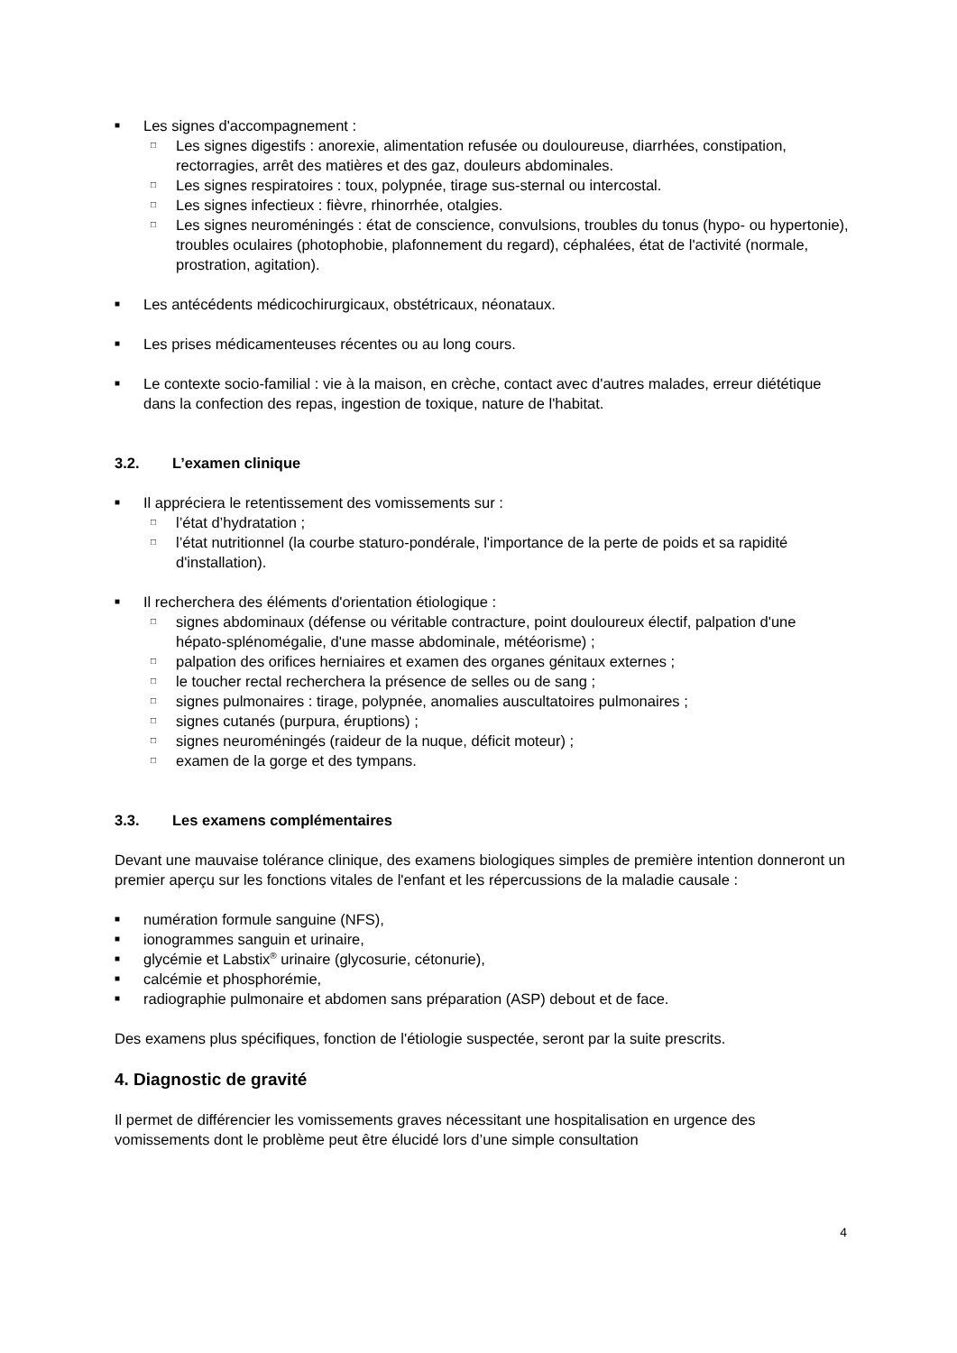■ Les signes d'accompagnement :
□ Les signes digestifs : anorexie, alimentation refusée ou douloureuse, diarrhées, constipation, rectorragies, arrêt des matières et des gaz, douleurs abdominales.
□ Les signes respiratoires : toux, polypnée, tirage sus-sternal ou intercostal.
□ Les signes infectieux : fièvre, rhinorrhée, otalgies.
□ Les signes neuroméningés : état de conscience, convulsions, troubles du tonus (hypo- ou hypertonie), troubles oculaires (photophobie, plafonnement du regard), céphalées, état de l'activité (normale, prostration, agitation).
■ Les antécédents médicochirurgicaux, obstétricaux, néonataux.
■ Les prises médicamenteuses récentes ou au long cours.
■ Le contexte socio-familial : vie à la maison, en crèche, contact avec d'autres malades, erreur diététique dans la confection des repas, ingestion de toxique, nature de l'habitat.
3.2. L’examen clinique
■ Il appréciera le retentissement des vomissements sur :
□ l’état d’hydratation ;
□ l’état nutritionnel (la courbe staturo-pondérale, l'importance de la perte de poids et sa rapidité d'installation).
■ Il recherchera des éléments d'orientation étiologique :
□ signes abdominaux (défense ou véritable contracture, point douloureux électif, palpation d'une hépato-splénomégalie, d'une masse abdominale, météorisme) ;
□ palpation des orifices herniaires et examen des organes génitaux externes ;
□ le toucher rectal recherchera la présence de selles ou de sang ;
□ signes pulmonaires : tirage, polypnée, anomalies auscultatoires pulmonaires ;
□ signes cutanés (purpura, éruptions) ;
□ signes neuroméningés (raideur de la nuque, déficit moteur) ;
□ examen de la gorge et des tympans.
3.3. Les examens complémentaires
Devant une mauvaise tolérance clinique, des examens biologiques simples de première intention donneront un premier aperçu sur les fonctions vitales de l'enfant et les répercussions de la maladie causale :
■ numération formule sanguine (NFS),
■ ionogrammes sanguin et urinaire,
■ glycémie et Labstix<sup>®</sup> urinaire (glycosurie, cétonurie),
■ calcémie et phosphorémie,
■ radiographie pulmonaire et abdomen sans préparation (ASP) debout et de face.
Des examens plus spécifiques, fonction de l'étiologie suspectée, seront par la suite prescrits.
4. Diagnostic de gravité
Il permet de différencier les vomissements graves nécessitant une hospitalisation en urgence des vomissements dont le problème peut être élucidé lors d’une simple consultation
4